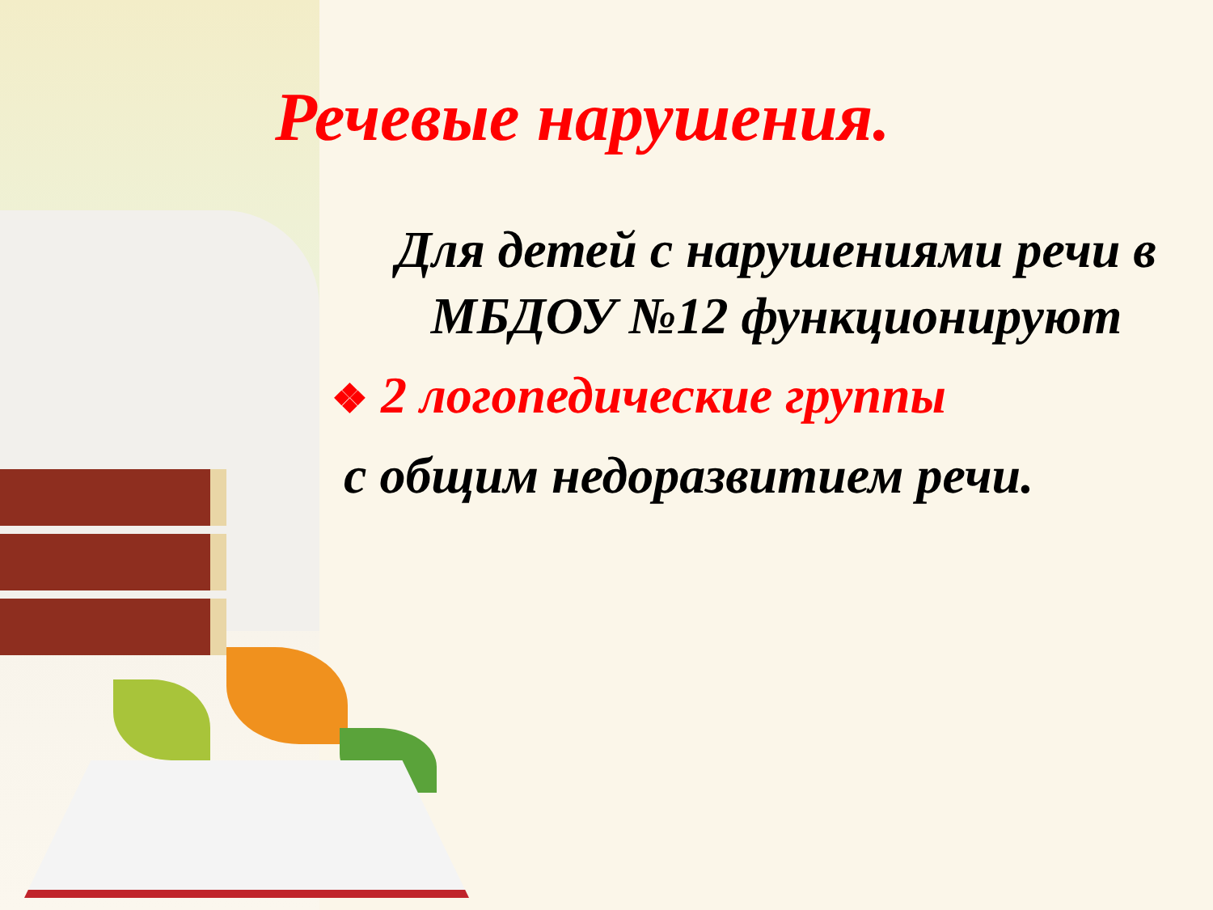Речевые нарушения.
Для детей с нарушениями речи в МБДОУ №12 функционируют
❖ 2 логопедические группы
с общим недоразвитием речи.